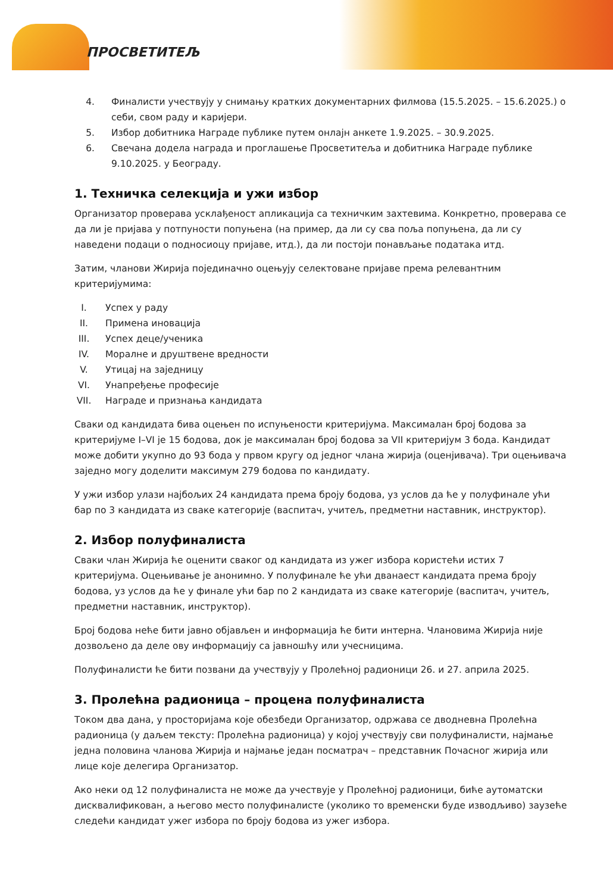ПРОСВЕТИТЕЉ
4. Финалисти учествују у снимању кратких документарних филмова (15.5.2025. – 15.6.2025.) о себи, свом раду и каријери.
5. Избор добитника Награде публике путем онлајн анкете 1.9.2025. – 30.9.2025.
6. Свечана додела награда и проглашење Просветитеља и добитника Награде публике 9.10.2025. у Београду.
1. Техничка селекција и ужи избор
Организатор проверава усклађеност апликација са техничким захтевима. Конкретно, проверава се да ли је пријава у потпуности попуњена (на пример, да ли су сва поља попуњена, да ли су наведени подаци о подносиоцу пријаве, итд.), да ли постоји понављање података итд.
Затим, чланови Жирија појединачно оцењују селектоване пријаве према релевантним критеријумима:
I. Успех у раду
II. Примена иновација
III. Успех деце/ученика
IV. Моралне и друштвене вредности
V. Утицај на заједницу
VI. Унапређење професије
VII. Награде и признања кандидата
Сваки од кандидата бива оцењен по испуњености критеријума. Максималан број бодова за критеријуме I–VI је 15 бодова, док је максималан број бодова за VII критеријум 3 бода. Кандидат може добити укупно до 93 бода у првом кругу од једног члана жирија (оценјивача). Три оцењивача заједно могу доделити максимум 279 бодова по кандидату.
У ужи избор улази најбољих 24 кандидата према броју бодова, уз услов да ће у полуфинале ући бар по 3 кандидата из сваке категорије (васпитач, учитељ, предметни наставник, инструктор).
2. Избор полуфиналиста
Сваки члан Жирија ће оценити сваког од кандидата из ужег избора користећи истих 7 критеријума. Оцењивање је анонимно. У полуфинале ће ући дванаест кандидата према броју бодова, уз услов да ће у финале ући бар по 2 кандидата из сваке категорије (васпитач, учитељ, предметни наставник, инструктор).
Број бодова неће бити јавно објављен и информација ће бити интерна. Члановима Жирија није дозвољено да деле ову информацију са јавношћу или учесницима.
Полуфиналисти ће бити позвани да учествују у Пролећној радионици 26. и 27. априла 2025.
3. Пролећна радионица – процена полуфиналиста
Током два дана, у просторијама које обезбеди Организатор, одржава се дводневна Пролећна радионица (у даљем тексту: Пролећна радионица) у којој учествују сви полуфиналисти, најмање једна половина чланова Жирија и најмање један посматрач – представник Почасног жирија или лице које делегира Организатор.
Ако неки од 12 полуфиналиста не може да учествује у Пролећној радионици, биће аутоматски дисквалификован, а његово место полуфиналисте (уколико то временски буде изводљиво) заузеће следећи кандидат ужег избора по броју бодова из ужег избора.